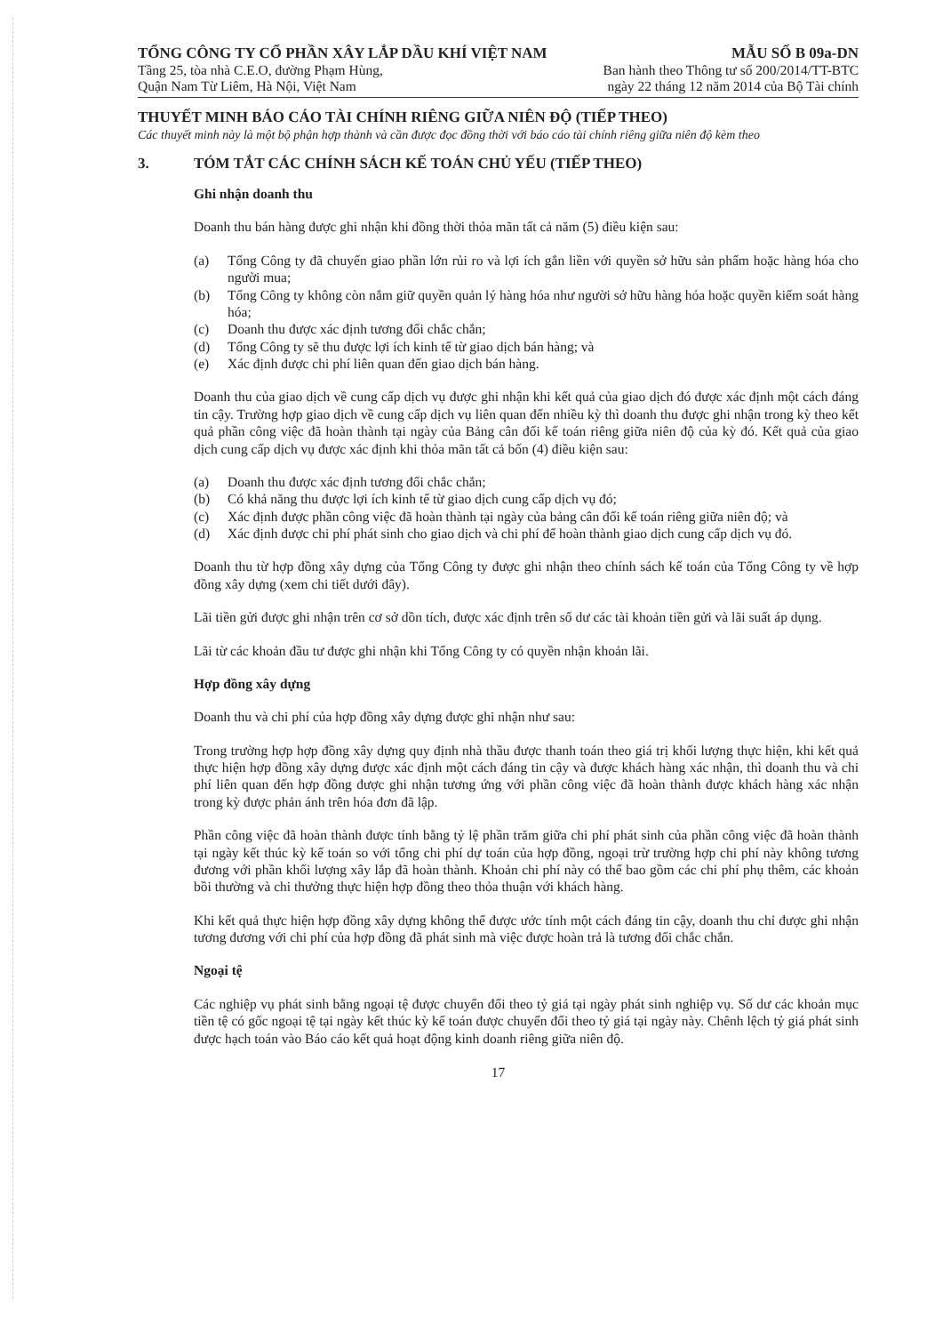TỔNG CÔNG TY CỔ PHẦN XÂY LẮP DẦU KHÍ VIỆT NAM
Tầng 25, tòa nhà C.E.O, đường Phạm Hùng,
Quận Nam Từ Liêm, Hà Nội, Việt Nam
MẪU SỐ B 09a-DN
Ban hành theo Thông tư số 200/2014/TT-BTC
ngày 22 tháng 12 năm 2014 của Bộ Tài chính
THUYẾT MINH BÁO CÁO TÀI CHÍNH RIÊNG GIỮA NIÊN ĐỘ (TIẾP THEO)
Các thuyết minh này là một bộ phận hợp thành và cần được đọc đồng thời với báo cáo tài chính riêng giữa niên độ kèm theo
3. TÓM TẮT CÁC CHÍNH SÁCH KẾ TOÁN CHỦ YẾU (TIẾP THEO)
Ghi nhận doanh thu
Doanh thu bán hàng được ghi nhận khi đồng thời thỏa mãn tất cả năm (5) điều kiện sau:
(a) Tổng Công ty đã chuyển giao phần lớn rủi ro và lợi ích gắn liền với quyền sở hữu sản phẩm hoặc hàng hóa cho người mua;
(b) Tổng Công ty không còn nắm giữ quyền quản lý hàng hóa như người sở hữu hàng hóa hoặc quyền kiểm soát hàng hóa;
(c) Doanh thu được xác định tương đối chắc chắn;
(d) Tổng Công ty sẽ thu được lợi ích kinh tế từ giao dịch bán hàng; và
(e) Xác định được chi phí liên quan đến giao dịch bán hàng.
Doanh thu của giao dịch về cung cấp dịch vụ được ghi nhận khi kết quả của giao dịch đó được xác định một cách đáng tin cậy. Trường hợp giao dịch về cung cấp dịch vụ liên quan đến nhiều kỳ thì doanh thu được ghi nhận trong kỳ theo kết quả phần công việc đã hoàn thành tại ngày của Bảng cân đối kế toán riêng giữa niên độ của kỳ đó. Kết quả của giao dịch cung cấp dịch vụ được xác định khi thỏa mãn tất cả bốn (4) điều kiện sau:
(a) Doanh thu được xác định tương đối chắc chắn;
(b) Có khả năng thu được lợi ích kinh tế từ giao dịch cung cấp dịch vụ đó;
(c) Xác định được phần công việc đã hoàn thành tại ngày của bảng cân đối kế toán riêng giữa niên độ; và
(d) Xác định được chi phí phát sinh cho giao dịch và chi phí để hoàn thành giao dịch cung cấp dịch vụ đó.
Doanh thu từ hợp đồng xây dựng của Tổng Công ty được ghi nhận theo chính sách kế toán của Tổng Công ty về hợp đồng xây dựng (xem chi tiết dưới đây).
Lãi tiền gửi được ghi nhận trên cơ sở dồn tích, được xác định trên số dư các tài khoản tiền gửi và lãi suất áp dụng.
Lãi từ các khoản đầu tư được ghi nhận khi Tổng Công ty có quyền nhận khoản lãi.
Hợp đồng xây dựng
Doanh thu và chi phí của hợp đồng xây dựng được ghi nhận như sau:
Trong trường hợp hợp đồng xây dựng quy định nhà thầu được thanh toán theo giá trị khối lượng thực hiện, khi kết quả thực hiện hợp đồng xây dựng được xác định một cách đáng tin cậy và được khách hàng xác nhận, thì doanh thu và chi phí liên quan đến hợp đồng được ghi nhận tương ứng với phần công việc đã hoàn thành được khách hàng xác nhận trong kỳ được phản ánh trên hóa đơn đã lập.
Phần công việc đã hoàn thành được tính bằng tỷ lệ phần trăm giữa chi phí phát sinh của phần công việc đã hoàn thành tại ngày kết thúc kỳ kế toán so với tổng chi phí dự toán của hợp đồng, ngoại trừ trường hợp chi phí này không tương đương với phần khối lượng xây lắp đã hoàn thành. Khoản chi phí này có thể bao gồm các chi phí phụ thêm, các khoản bồi thường và chi thưởng thực hiện hợp đồng theo thỏa thuận với khách hàng.
Khi kết quả thực hiện hợp đồng xây dựng không thể được ước tính một cách đáng tin cậy, doanh thu chỉ được ghi nhận tương đương với chi phí của hợp đồng đã phát sinh mà việc được hoàn trả là tương đối chắc chắn.
Ngoại tệ
Các nghiệp vụ phát sinh bằng ngoại tệ được chuyển đổi theo tỷ giá tại ngày phát sinh nghiệp vụ. Số dư các khoản mục tiền tệ có gốc ngoại tệ tại ngày kết thúc kỳ kế toán được chuyển đổi theo tỷ giá tại ngày này. Chênh lệch tỷ giá phát sinh được hạch toán vào Báo cáo kết quả hoạt động kinh doanh riêng giữa niên độ.
17